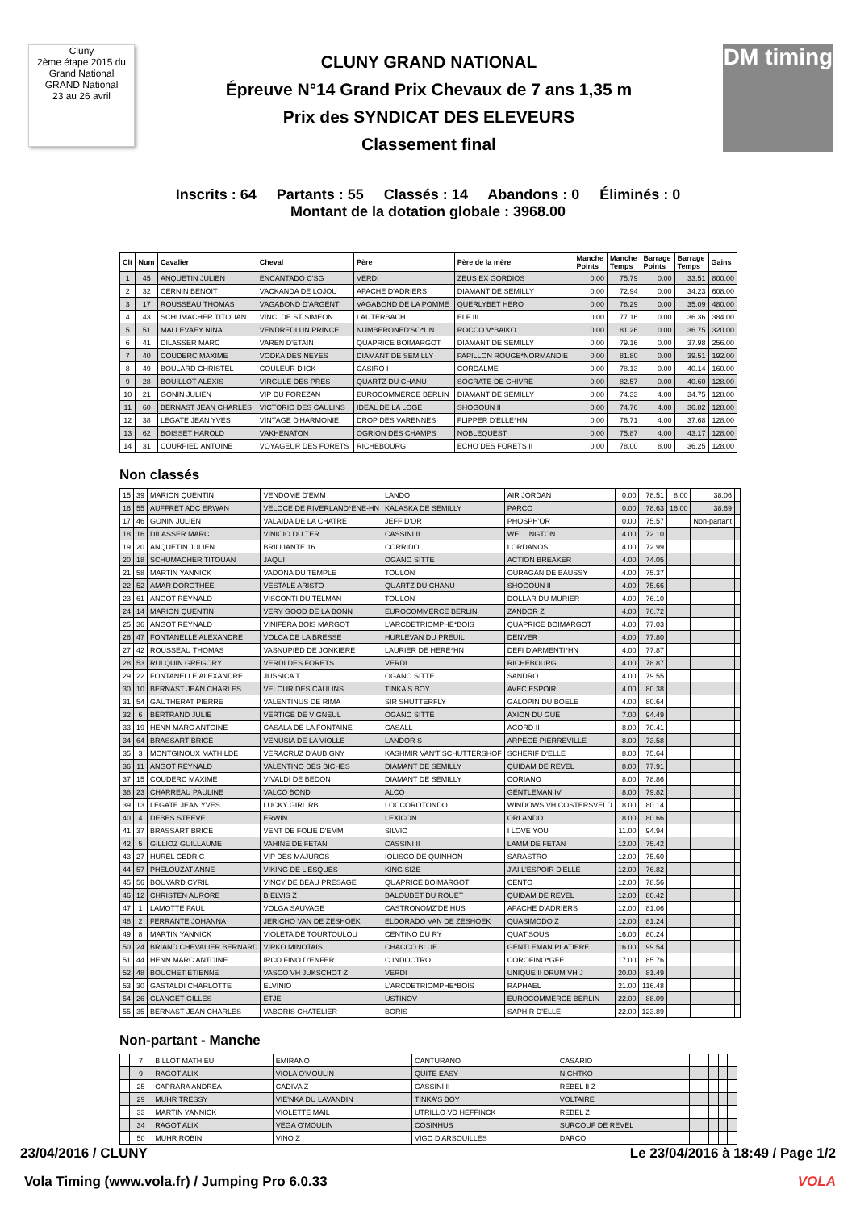Cluny
2ème étape 2015 du Grand National
GRAND National
23 au 26 avril
CLUNY GRAND NATIONAL
Épreuve N°14 Grand Prix Chevaux de 7 ans 1,35 m
Prix des SYNDICAT DES ELEVEURS
Classement final
DM timing
Inscrits : 64 Partants : 55 Classés : 14 Abandons : 0 Éliminés : 0
Montant de la dotation globale : 3968.00
| Clt | Num | Cavalier | Cheval | Père | Père de la mère | Manche Points | Manche Temps | Barrage Points | Barrage Temps | Gains |
| --- | --- | --- | --- | --- | --- | --- | --- | --- | --- | --- |
| 1 | 45 | ANQUETIN JULIEN | ENCANTADO C'SG | VERDI | ZEUS EX GORDIOS | 0.00 | 75.79 | 0.00 | 33.51 | 800.00 |
| 2 | 32 | CERNIN BENOIT | VACKANDA DE LOJOU | APACHE D'ADRIERS | DIAMANT DE SEMILLY | 0.00 | 72.94 | 0.00 | 34.23 | 608.00 |
| 3 | 17 | ROUSSEAU THOMAS | VAGABOND D'ARGENT | VAGABOND DE LA POMME | QUERLYBET HERO | 0.00 | 78.29 | 0.00 | 35.09 | 480.00 |
| 4 | 43 | SCHUMACHER TITOUAN | VINCI DE ST SIMEON | LAUTERBACH | ELF III | 0.00 | 77.16 | 0.00 | 36.36 | 384.00 |
| 5 | 51 | MALLEVAEY NINA | VENDREDI UN PRINCE | NUMBERONED'SO*UN | ROCCO V*BAIKO | 0.00 | 81.26 | 0.00 | 36.75 | 320.00 |
| 6 | 41 | DILASSER MARC | VAREN D'ETAIN | QUAPRICE BOIMARGOT | DIAMANT DE SEMILLY | 0.00 | 79.16 | 0.00 | 37.98 | 256.00 |
| 7 | 40 | COUDERC MAXIME | VODKA DES NEYES | DIAMANT DE SEMILLY | PAPILLON ROUGE*NORMANDIE | 0.00 | 81.80 | 0.00 | 39.51 | 192.00 |
| 8 | 49 | BOULARD CHRISTEL | COULEUR D'ICK | CASIRO I | CORDALME | 0.00 | 78.13 | 0.00 | 40.14 | 160.00 |
| 9 | 28 | BOUILLOT ALEXIS | VIRGULE DES PRES | QUARTZ DU CHANU | SOCRATE DE CHIVRE | 0.00 | 82.57 | 0.00 | 40.60 | 128.00 |
| 10 | 21 | GONIN JULIEN | VIP DU FOREZAN | EUROCOMMERCE BERLIN | DIAMANT DE SEMILLY | 0.00 | 74.33 | 4.00 | 34.75 | 128.00 |
| 11 | 60 | BERNAST JEAN CHARLES | VICTORIO DES CAULINS | IDEAL DE LA LOGE | SHOGOUN II | 0.00 | 74.76 | 4.00 | 36.82 | 128.00 |
| 12 | 38 | LEGATE JEAN YVES | VINTAGE D'HARMONIE | DROP DES VARENNES | FLIPPER D'ELLE*HN | 0.00 | 76.71 | 4.00 | 37.68 | 128.00 |
| 13 | 62 | BOISSET HAROLD | VAKHENATON | OGRION DES CHAMPS | NOBLEQUEST | 0.00 | 75.87 | 4.00 | 43.17 | 128.00 |
| 14 | 31 | COURPIED ANTOINE | VOYAGEUR DES FORETS | RICHEBOURG | ECHO DES FORETS II | 0.00 | 78.00 | 8.00 | 36.25 | 128.00 |
Non classés
| 15 | 39 | MARION QUENTIN | VENDOME D'EMM | LANDO | AIR JORDAN | 0.00 | 78.51 | 8.00 | 38.06 | |
| 16 | 55 | AUFFRET ADC ERWAN | VELOCE DE RIVERLAND*ENE-HN | KALASKA DE SEMILLY | PARCO | 0.00 | 78.63 | 16.00 | 38.69 | |
| 17 | 46 | GONIN JULIEN | VALAIDA DE LA CHATRE | JEFF D'OR | PHOSPH'OR | 0.00 | 75.57 | | Non-partant | |
| 18 | 16 | DILASSER MARC | VINICIO DU TER | CASSINI II | WELLINGTON | 4.00 | 72.10 | | | |
| 19 | 20 | ANQUETIN JULIEN | BRILLIANTE 16 | CORRIDO | LORDANOS | 4.00 | 72.99 | | | |
| 20 | 18 | SCHUMACHER TITOUAN | JAQUI | OGANO SITTE | ACTION BREAKER | 4.00 | 74.05 | | | |
| 21 | 58 | MARTIN YANNICK | VADONA DU TEMPLE | TOULON | OURAGAN DE BAUSSY | 4.00 | 75.37 | | | |
| 22 | 52 | AMAR DOROTHEE | VESTALE ARISTO | QUARTZ DU CHANU | SHOGOUN II | 4.00 | 75.66 | | | |
| 23 | 61 | ANGOT REYNALD | VISCONTI DU TELMAN | TOULON | DOLLAR DU MURIER | 4.00 | 76.10 | | | |
| 24 | 14 | MARION QUENTIN | VERY GOOD DE LA BONN | EUROCOMMERCE BERLIN | ZANDOR Z | 4.00 | 76.72 | | | |
| 25 | 36 | ANGOT REYNALD | VINIFERA BOIS MARGOT | L'ARCDETRIOMPHE*BOIS | QUAPRICE BOIMARGOT | 4.00 | 77.03 | | | |
| 26 | 47 | FONTANELLE ALEXANDRE | VOLCA DE LA BRESSE | HURLEVAN DU PREUIL | DENVER | 4.00 | 77.80 | | | |
| 27 | 42 | ROUSSEAU THOMAS | VASNUPIED DE JONKIERE | LAURIER DE HERE*HN | DEFI D'ARMENTI*HN | 4.00 | 77.87 | | | |
| 28 | 53 | RULQUIN GREGORY | VERDI DES FORETS | VERDI | RICHEBOURG | 4.00 | 78.87 | | | |
| 29 | 22 | FONTANELLE ALEXANDRE | JUSSICA T | OGANO SITTE | SANDRO | 4.00 | 79.55 | | | |
| 30 | 10 | BERNAST JEAN CHARLES | VELOUR DES CAULINS | TINKA'S BOY | AVEC ESPOIR | 4.00 | 80.38 | | | |
| 31 | 54 | GAUTHERAT PIERRE | VALENTINUS DE RIMA | SIR SHUTTERFLY | GALOPIN DU BOELE | 4.00 | 80.64 | | | |
| 32 | 6 | BERTRAND JULIE | VERTIGE DE VIGNEUL | OGANO SITTE | AXION DU GUE | 7.00 | 94.49 | | | |
| 33 | 19 | HENN MARC ANTOINE | CASALA DE LA FONTAINE | CASALL | ACORD II | 8.00 | 70.41 | | | |
| 34 | 64 | BRASSART BRICE | VENUSIA DE LA VIOLLE | LANDOR S | ARPEGE PIERREVILLE | 8.00 | 73.58 | | | |
| 35 | 3 | MONTGINOUX MATHILDE | VERACRUZ D'AUBIGNY | KASHMIR VAN'T SCHUTTERSHOF | SCHERIF D'ELLE | 8.00 | 75.64 | | | |
| 36 | 11 | ANGOT REYNALD | VALENTINO DES BICHES | DIAMANT DE SEMILLY | QUIDAM DE REVEL | 8.00 | 77.91 | | | |
| 37 | 15 | COUDERC MAXIME | VIVALDI DE BEDON | DIAMANT DE SEMILLY | CORIANO | 8.00 | 78.86 | | | |
| 38 | 23 | CHARREAU PAULINE | VALCO BOND | ALCO | GENTLEMAN IV | 8.00 | 79.82 | | | |
| 39 | 13 | LEGATE JEAN YVES | LUCKY GIRL RB | LOCCOROTONDO | WINDOWS VH COSTERSVELD | 8.00 | 80.14 | | | |
| 40 | 4 | DEBES STEEVE | ERWIN | LEXICON | ORLANDO | 8.00 | 80.66 | | | |
| 41 | 37 | BRASSART BRICE | VENT DE FOLIE D'EMM | SILVIO | I LOVE YOU | 11.00 | 94.94 | | | |
| 42 | 5 | GILLIOZ GUILLAUME | VAHINE DE FETAN | CASSINI II | LAMM DE FETAN | 12.00 | 75.42 | | | |
| 43 | 27 | HUREL CEDRIC | VIP DES MAJUROS | IOLISCO DE QUINHON | SARASTRO | 12.00 | 75.60 | | | |
| 44 | 57 | PHELOUZAT ANNE | VIKING DE L'ESQUES | KING SIZE | J'AI L'ESPOIR D'ELLE | 12.00 | 76.82 | | | |
| 45 | 56 | BOUVARD CYRIL | VINCY DE BEAU PRESAGE | QUAPRICE BOIMARGOT | CENTO | 12.00 | 78.56 | | | |
| 46 | 12 | CHRISTEN AURORE | B ELVIS Z | BALOUBET DU ROUET | QUIDAM DE REVEL | 12.00 | 80.42 | | | |
| 47 | 1 | LAMOTTE PAUL | VOLGA SAUVAGE | CASTRONOMZ'DE HUS | APACHE D'ADRIERS | 12.00 | 81.06 | | | |
| 48 | 2 | FERRANTE JOHANNA | JERICHO VAN DE ZESHOEK | ELDORADO VAN DE ZESHOEK | QUASIMODO Z | 12.00 | 81.24 | | | |
| 49 | 8 | MARTIN YANNICK | VIOLETA DE TOURTOULOU | CENTINO DU RY | QUAT'SOUS | 16.00 | 80.24 | | | |
| 50 | 24 | BRIAND CHEVALIER BERNARD | VIRKO MINOTAIS | CHACCO BLUE | GENTLEMAN PLATIERE | 16.00 | 99.54 | | | |
| 51 | 44 | HENN MARC ANTOINE | IRCO FINO D'ENFER | C INDOCTRO | COROFINO*GFE | 17.00 | 85.76 | | | |
| 52 | 48 | BOUCHET ETIENNE | VASCO VH JUKSCHOT Z | VERDI | UNIQUE II DRUM VH J | 20.00 | 81.49 | | | |
| 53 | 30 | GASTALDI CHARLOTTE | ELVINIO | L'ARCDETRIOMPHE*BOIS | RAPHAEL | 21.00 | 116.48 | | | |
| 54 | 26 | CLANGET GILLES | ETJE | USTINOV | EUROCOMMERCE BERLIN | 22.00 | 88.09 | | | |
| 55 | 35 | BERNAST JEAN CHARLES | VABORIS CHATELIER | BORIS | SAPHIR D'ELLE | 22.00 | 123.89 | | | |
Non-partant - Manche
| | 7 | BILLOT MATHIEU | EMIRANO | CANTURANO | CASARIO | | | | | |
| | 9 | RAGOT ALIX | VIOLA O'MOULIN | QUITE EASY | NIGHTKO | | | | | |
| | 25 | CAPRARA ANDREA | CADIVA Z | CASSINI II | REBEL II Z | | | | | |
| | 29 | MUHR TRESSY | VIE'NKA DU LAVANDIN | TINKA'S BOY | VOLTAIRE | | | | | |
| | 33 | MARTIN YANNICK | VIOLETTE MAIL | UTRILLO VD HEFFINCK | REBEL Z | | | | | |
| | 34 | RAGOT ALIX | VEGA O'MOULIN | COSINHUS | SURCOUF DE REVEL | | | | | |
| | 50 | MUHR ROBIN | VINO Z | VIGO D'ARSOUILLES | DARCO | | | | | |
23/04/2016 / CLUNY Le 23/04/2016 à 18:49 / Page 1/2
Vola Timing (www.vola.fr) / Jumping Pro 6.0.33 VOLA